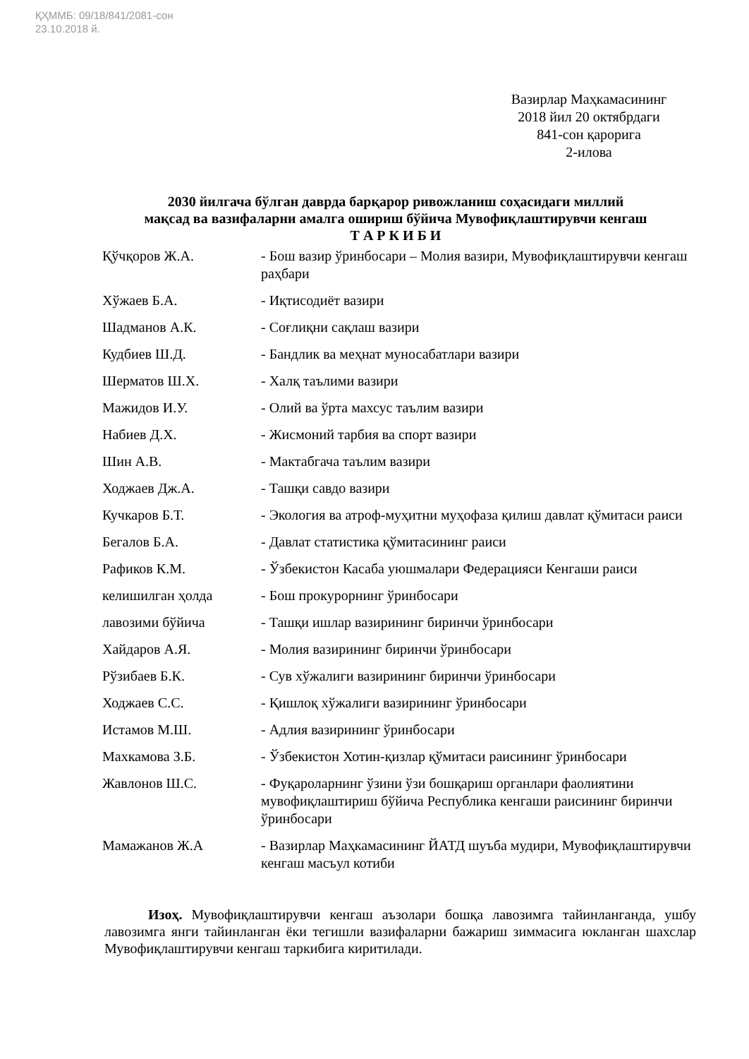ҚҲММБ: 09/18/841/2081-сон
23.10.2018 й.
Вазирлар Маҳкамасининг
2018 йил 20 октябрдаги
841-сон қарорига
2-илова
2030 йилгача бўлган даврда барқарор ривожланиш соҳасидаги миллий
мақсад ва вазифаларни амалга ошириш бўйича Мувофиқлаштирувчи кенгаш
Т А Р К И Б И
| Қўчқоров Ж.А. | - Бош вазир ўринбосари – Молия вазири, Мувофиқлаштирувчи кенгаш раҳбари |
| Хўжаев Б.А. | - Иқтисодиёт вазири |
| Шадманов А.К. | - Соғлиқни сақлаш вазири |
| Кудбиев Ш.Д. | - Бандлик ва меҳнат муносабатлари вазири |
| Шерматов Ш.Х. | - Халқ таълими вазири |
| Мажидов И.У. | - Олий ва ўрта махсус таълим вазири |
| Набиев Д.Х. | - Жисмоний тарбия ва спорт вазири |
| Шин А.В. | - Мактабгача таълим вазири |
| Ходжаев Дж.А. | - Ташқи савдо вазири |
| Кучкаров Б.Т. | - Экология ва атроф-муҳитни муҳофаза қилиш давлат қўмитаси раиси |
| Бегалов Б.А. | - Давлат статистика қўмитасининг раиси |
| Рафиков К.М. | - Ўзбекистон Касаба уюшмалари Федерацияси Кенгаши раиси |
| келишилган ҳолда | - Бош прокурорнинг ўринбосари |
| лавозими бўйича | - Ташқи ишлар вазирининг биринчи ўринбосари |
| Хайдаров А.Я. | - Молия вазирининг биринчи ўринбосари |
| Рўзибаев Б.К. | - Сув хўжалиги вазирининг биринчи ўринбосари |
| Ходжаев С.С. | - Қишлоқ хўжалиги вазирининг ўринбосари |
| Истамов М.Ш. | - Адлия вазирининг ўринбосари |
| Махкамова З.Б. | - Ўзбекистон Хотин-қизлар қўмитаси раисининг ўринбосари |
| Жавлонов Ш.С. | - Фуқароларнинг ўзини ўзи бошқариш органлари фаолиятини мувофиқлаштириш бўйича Республика кенгаши раисининг биринчи ўринбосари |
| Мамажанов Ж.А | - Вазирлар Маҳкамасининг ЙАТД шуъба мудири, Мувофиқлаштирувчи кенгаш масъул котиби |
Изоҳ. Мувофиқлаштирувчи кенгаш аъзолари бошқа лавозимга тайинланганда, ушбу лавозимга янги тайинланган ёки тегишли вазифаларни бажариш зиммасига юкланган шахслар Мувофиқлаштирувчи кенгаш таркибига киритилади.